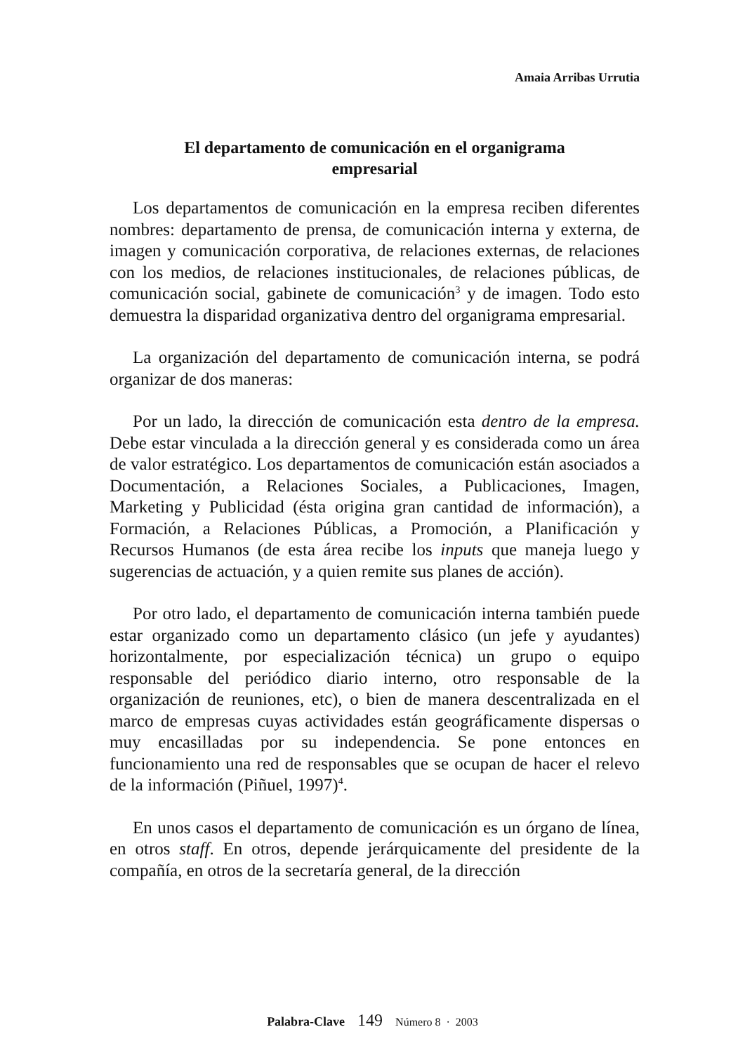Amaia Arribas Urrutia
El departamento de comunicación en el organigrama
empresarial
Los departamentos de comunicación en la empresa reciben diferentes nombres: departamento de prensa, de comunicación interna y externa, de imagen y comunicación corporativa, de relaciones externas, de relaciones con los medios, de relaciones institucionales, de relaciones públicas, de comunicación social, gabinete de comunicación<sup>3</sup> y de imagen. Todo esto demuestra la disparidad organizativa dentro del organigrama empresarial.
La organización del departamento de comunicación interna, se podrá organizar de dos maneras:
Por un lado, la dirección de comunicación esta dentro de la empresa. Debe estar vinculada a la dirección general y es considerada como un área de valor estratégico. Los departamentos de comunicación están asociados a Documentación, a Relaciones Sociales, a Publicaciones, Imagen, Marketing y Publicidad (ésta origina gran cantidad de información), a Formación, a Relaciones Públicas, a Promoción, a Planificación y Recursos Humanos (de esta área recibe los inputs que maneja luego y sugerencias de actuación, y a quien remite sus planes de acción).
Por otro lado, el departamento de comunicación interna también puede estar organizado como un departamento clásico (un jefe y ayudantes) horizontalmente, por especialización técnica) un grupo o equipo responsable del periódico diario interno, otro responsable de la organización de reuniones, etc), o bien de manera descentralizada en el marco de empresas cuyas actividades están geográficamente dispersas o muy encasilladas por su independencia. Se pone entonces en funcionamiento una red de responsables que se ocupan de hacer el relevo de la información (Piñuel, 1997)<sup>4</sup>.
En unos casos el departamento de comunicación es un órgano de línea, en otros staff. En otros, depende jerárquicamente del presidente de la compañía, en otros de la secretaría general, de la dirección
Palabra-Clave 149 Número 8 · 2003